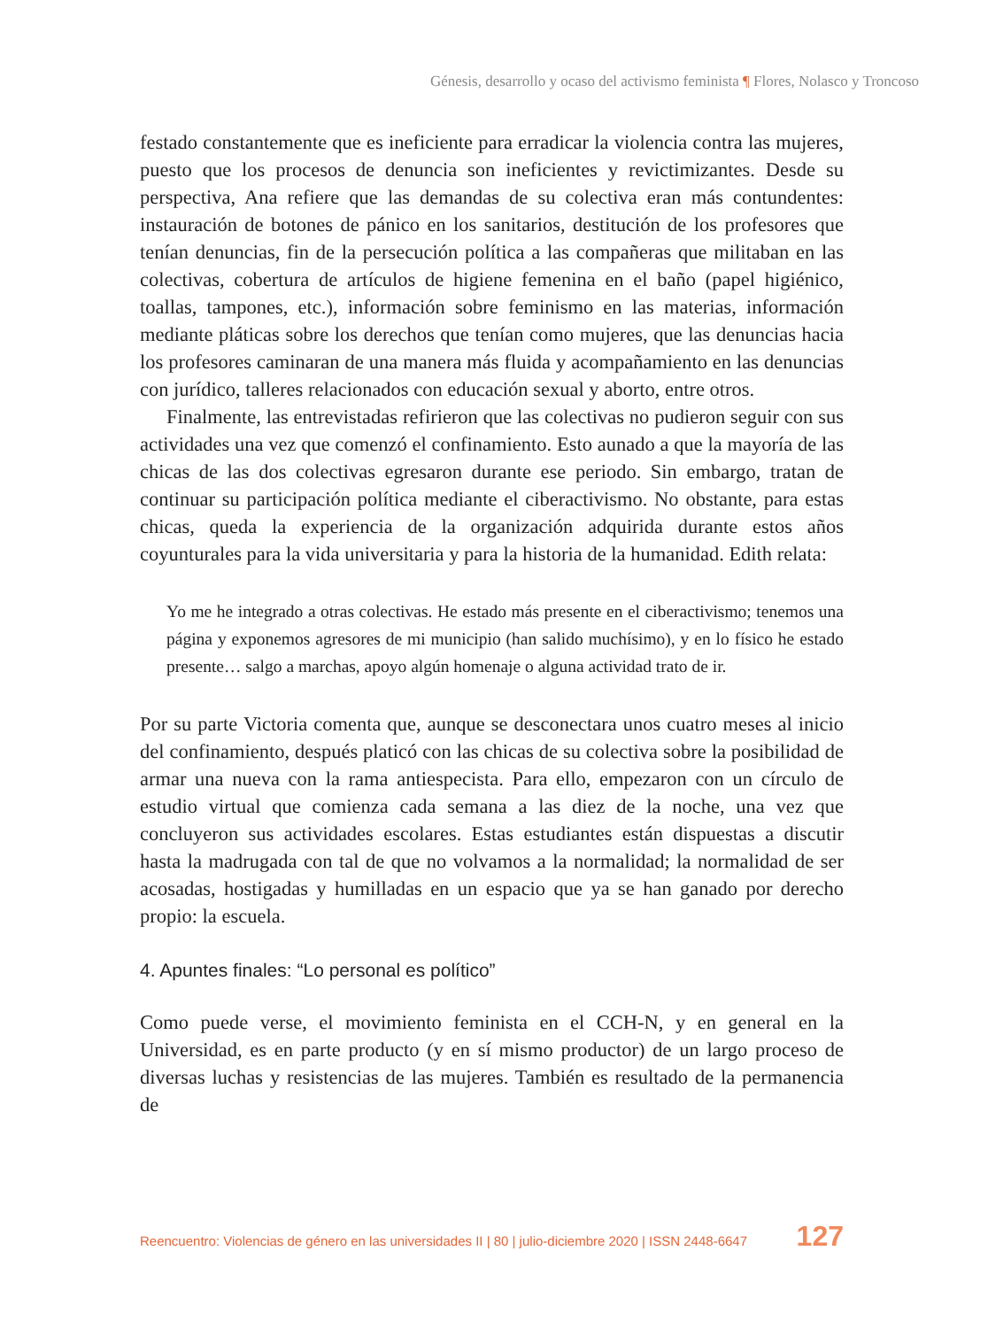Génesis, desarrollo y ocaso del activismo feminista ¶ Flores, Nolasco y Troncoso
festado constantemente que es ineficiente para erradicar la violencia contra las mujeres, puesto que los procesos de denuncia son ineficientes y revictimizantes. Desde su perspectiva, Ana refiere que las demandas de su colectiva eran más contundentes: instauración de botones de pánico en los sanitarios, destitución de los profesores que tenían denuncias, fin de la persecución política a las compañeras que militaban en las colectivas, cobertura de artículos de higiene femenina en el baño (papel higiénico, toallas, tampones, etc.), información sobre feminismo en las materias, información mediante pláticas sobre los derechos que tenían como mujeres, que las denuncias hacia los profesores caminaran de una manera más fluida y acompañamiento en las denuncias con jurídico, talleres relacionados con educación sexual y aborto, entre otros.
Finalmente, las entrevistadas refirieron que las colectivas no pudieron seguir con sus actividades una vez que comenzó el confinamiento. Esto aunado a que la mayoría de las chicas de las dos colectivas egresaron durante ese periodo. Sin embargo, tratan de continuar su participación política mediante el ciberactivismo. No obstante, para estas chicas, queda la experiencia de la organización adquirida durante estos años coyunturales para la vida universitaria y para la historia de la humanidad. Edith relata:
Yo me he integrado a otras colectivas. He estado más presente en el ciberactivismo; tenemos una página y exponemos agresores de mi municipio (han salido muchísimo), y en lo físico he estado presente… salgo a marchas, apoyo algún homenaje o alguna actividad trato de ir.
Por su parte Victoria comenta que, aunque se desconectara unos cuatro meses al inicio del confinamiento, después platicó con las chicas de su colectiva sobre la posibilidad de armar una nueva con la rama antiespecista. Para ello, empezaron con un círculo de estudio virtual que comienza cada semana a las diez de la noche, una vez que concluyeron sus actividades escolares. Estas estudiantes están dispuestas a discutir hasta la madrugada con tal de que no volvamos a la normalidad; la normalidad de ser acosadas, hostigadas y humilladas en un espacio que ya se han ganado por derecho propio: la escuela.
4. Apuntes finales: “Lo personal es político”
Como puede verse, el movimiento feminista en el CCH-N, y en general en la Universidad, es en parte producto (y en sí mismo productor) de un largo proceso de diversas luchas y resistencias de las mujeres. También es resultado de la permanencia de
Reencuentro: Violencias de género en las universidades II | 80 | julio-diciembre 2020 | ISSN 2448-6647 127